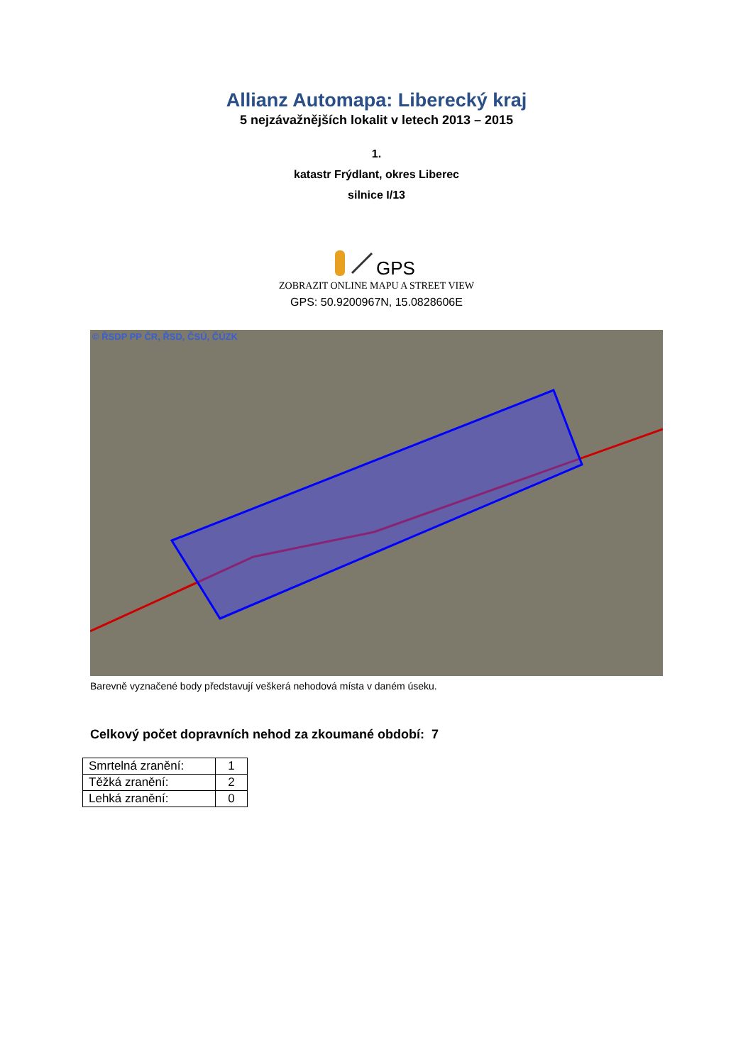Allianz Automapa: Liberecký kraj
5 nejzávažnějších lokalit v letech 2013 – 2015
1.
katastr Frýdlant, okres Liberec
silnice I/13
GPS
ZOBRAZIT ONLINE MAPU A STREET VIEW
GPS: 50.9200967N, 15.0828606E
© ŘSDP PP ČR, ŘSD, ČSÚ, ČÚZK
Barevně vyznačené body představují veškerá nehodová místa v daném úseku.
Celkový počet dopravních nehod za zkoumané období: 7
| Smrtelná zranění: | 1 |
| Těžká zranění: | 2 |
| Lehká zranění: | 0 |